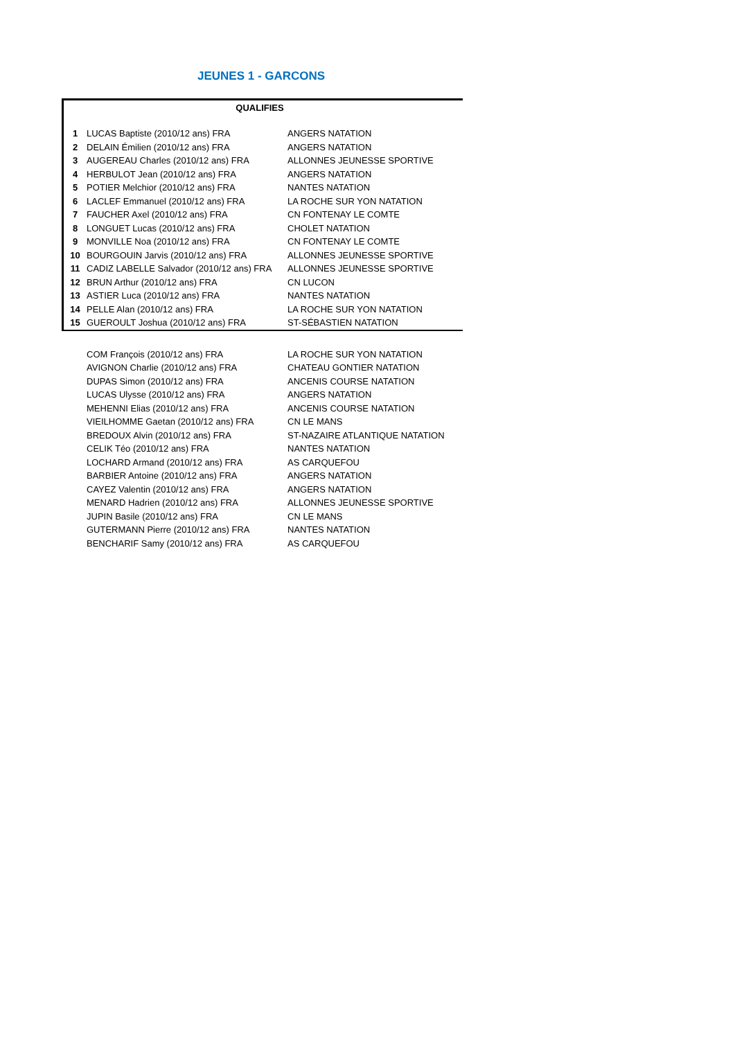JEUNES 1 - GARCONS
QUALIFIES
| 1 | LUCAS Baptiste (2010/12 ans) FRA | ANGERS NATATION |
| 2 | DELAIN Émilien (2010/12 ans) FRA | ANGERS NATATION |
| 3 | AUGEREAU Charles (2010/12 ans) FRA | ALLONNES JEUNESSE SPORTIVE |
| 4 | HERBULOT Jean (2010/12 ans) FRA | ANGERS NATATION |
| 5 | POTIER Melchior (2010/12 ans) FRA | NANTES NATATION |
| 6 | LACLEF Emmanuel (2010/12 ans) FRA | LA ROCHE SUR YON NATATION |
| 7 | FAUCHER Axel (2010/12 ans) FRA | CN FONTENAY LE COMTE |
| 8 | LONGUET Lucas (2010/12 ans) FRA | CHOLET NATATION |
| 9 | MONVILLE Noa (2010/12 ans) FRA | CN FONTENAY LE COMTE |
| 10 | BOURGOUIN Jarvis (2010/12 ans) FRA | ALLONNES JEUNESSE SPORTIVE |
| 11 | CADIZ LABELLE Salvador (2010/12 ans) FRA | ALLONNES JEUNESSE SPORTIVE |
| 12 | BRUN Arthur (2010/12 ans) FRA | CN LUCON |
| 13 | ASTIER Luca (2010/12 ans) FRA | NANTES NATATION |
| 14 | PELLE Alan (2010/12 ans) FRA | LA ROCHE SUR YON NATATION |
| 15 | GUEROULT Joshua (2010/12 ans) FRA | ST-SÉBASTIEN NATATION |
| | COM François (2010/12 ans) FRA | LA ROCHE SUR YON NATATION |
| | AVIGNON Charlie (2010/12 ans) FRA | CHATEAU GONTIER NATATION |
| | DUPAS Simon (2010/12 ans) FRA | ANCENIS COURSE NATATION |
| | LUCAS Ulysse (2010/12 ans) FRA | ANGERS NATATION |
| | MEHENNI Elias (2010/12 ans) FRA | ANCENIS COURSE NATATION |
| | VIEILHOMME Gaetan (2010/12 ans) FRA | CN LE MANS |
| | BREDOUX Alvin (2010/12 ans) FRA | ST-NAZAIRE ATLANTIQUE NATATION |
| | CELIK Téo (2010/12 ans) FRA | NANTES NATATION |
| | LOCHARD Armand (2010/12 ans) FRA | AS CARQUEFOU |
| | BARBIER Antoine (2010/12 ans) FRA | ANGERS NATATION |
| | CAYEZ Valentin (2010/12 ans) FRA | ANGERS NATATION |
| | MENARD Hadrien (2010/12 ans) FRA | ALLONNES JEUNESSE SPORTIVE |
| | JUPIN Basile (2010/12 ans) FRA | CN LE MANS |
| | GUTERMANN Pierre (2010/12 ans) FRA | NANTES NATATION |
| | BENCHARIF Samy (2010/12 ans) FRA | AS CARQUEFOU |